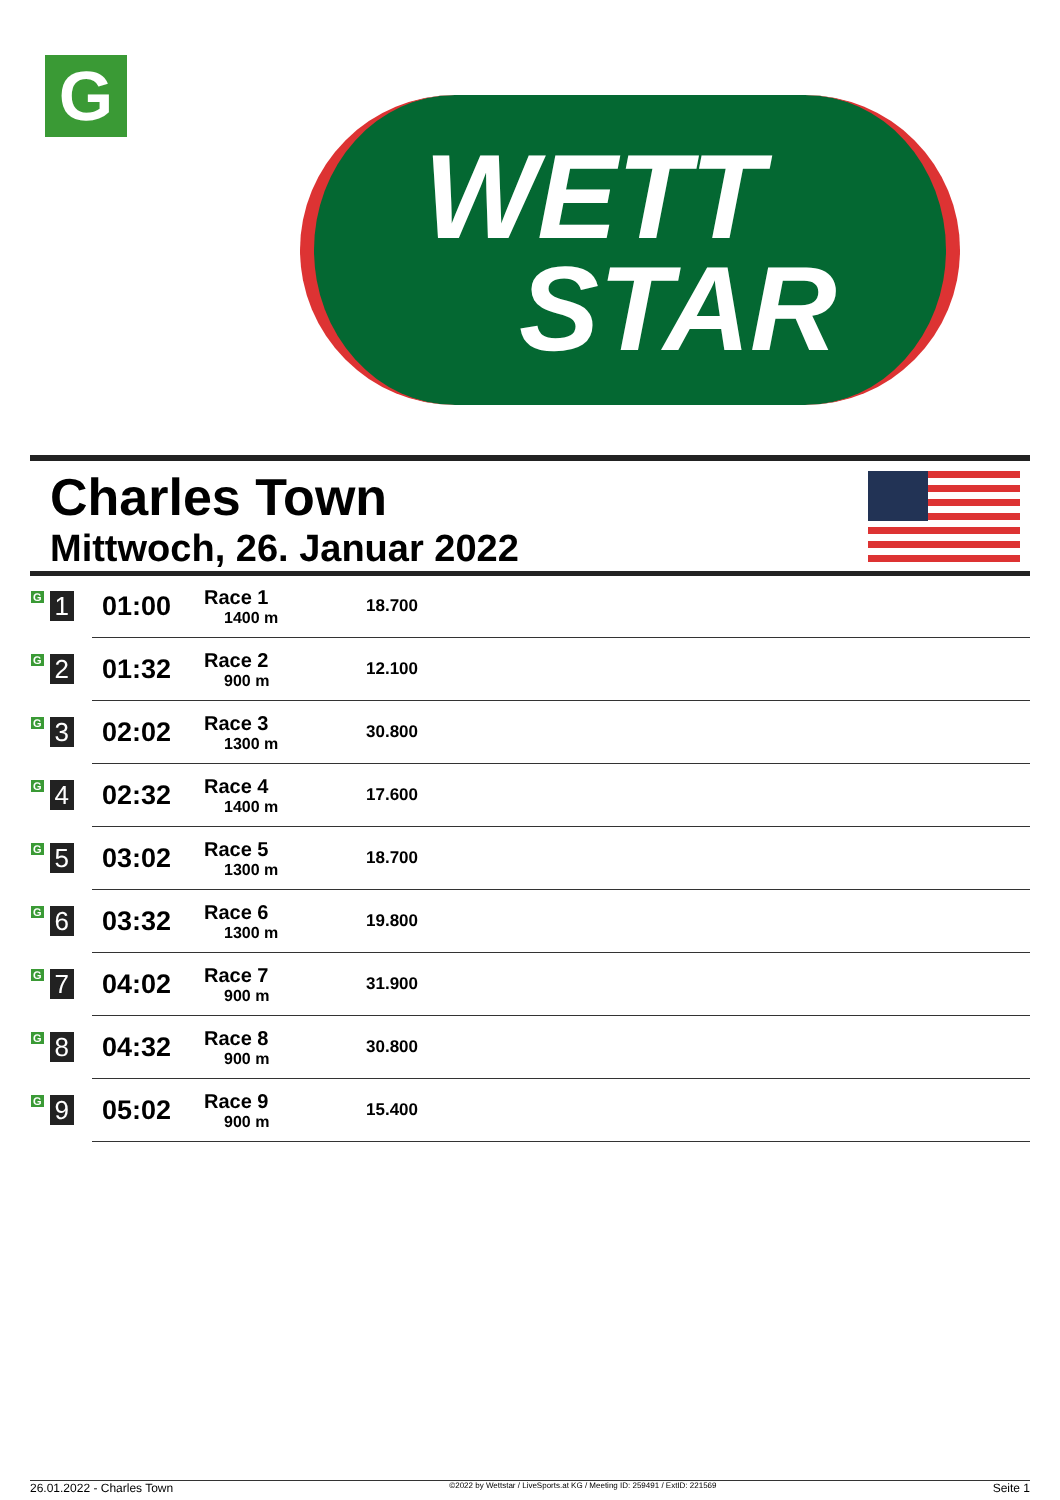G
WETT
STAR
Charles Town
Mittwoch, 26. Januar 2022
| G 1 | 01:00 | Race 1 1400 m | 18.700 |
| G 2 | 01:32 | Race 2 900 m | 12.100 |
| G 3 | 02:02 | Race 3 1300 m | 30.800 |
| G 4 | 02:32 | Race 4 1400 m | 17.600 |
| G 5 | 03:02 | Race 5 1300 m | 18.700 |
| G 6 | 03:32 | Race 6 1300 m | 19.800 |
| G 7 | 04:02 | Race 7 900 m | 31.900 |
| G 8 | 04:32 | Race 8 900 m | 30.800 |
| G 9 | 05:02 | Race 9 900 m | 15.400 |
26.01.2022 - Charles Town ©2022 by Wettstar / LiveSports.at KG / Meeting ID: 259491 / ExtID: 221569 Seite 1